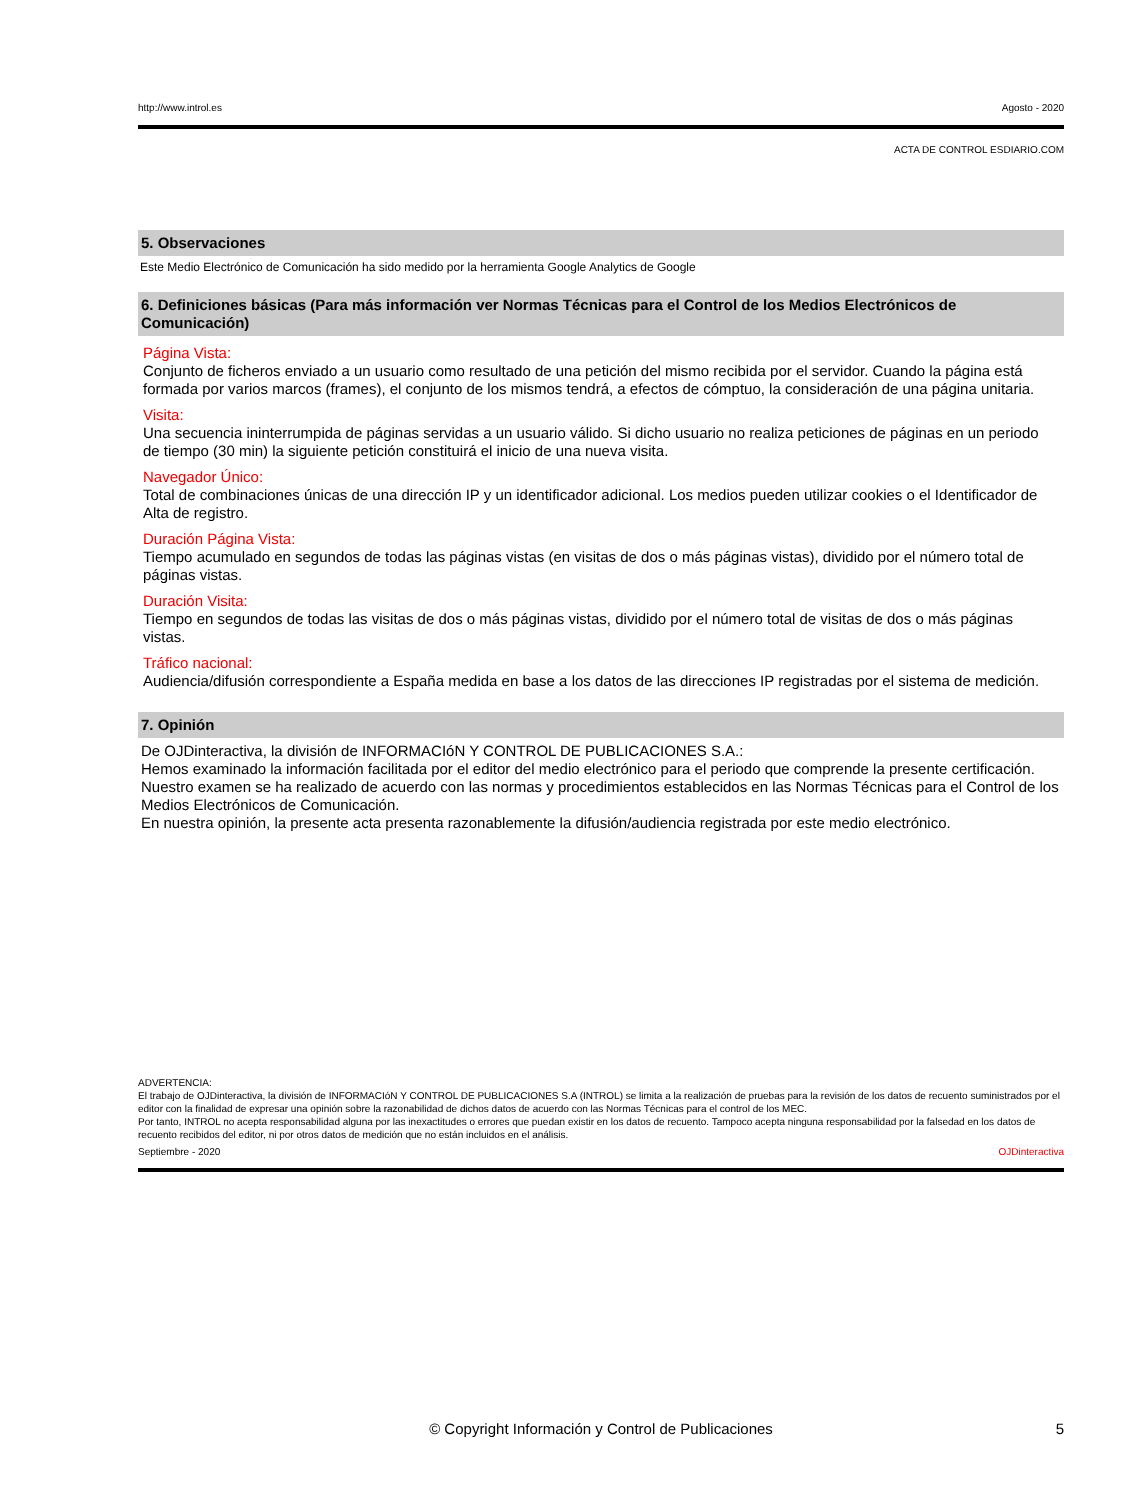http://www.introl.es Agosto - 2020
ACTA DE CONTROL ESDIARIO.COM
5. Observaciones
Este Medio Electrónico de Comunicación ha sido medido por la herramienta Google Analytics de Google
6. Definiciones básicas (Para más información ver Normas Técnicas para el Control de los Medios Electrónicos de Comunicación)
Página Vista:
Conjunto de ficheros enviado a un usuario como resultado de una petición del mismo recibida por el servidor. Cuando la página está formada por varios marcos (frames), el conjunto de los mismos tendrá, a efectos de cómptuo, la consideración de una página unitaria.
Visita:
Una secuencia ininterrumpida de páginas servidas a un usuario válido. Si dicho usuario no realiza peticiones de páginas en un periodo de tiempo (30 min) la siguiente petición constituirá el inicio de una nueva visita.
Navegador Único:
Total de combinaciones únicas de una dirección IP y un identificador adicional. Los medios pueden utilizar cookies o el Identificador de Alta de registro.
Duración Página Vista:
Tiempo acumulado en segundos de todas las páginas vistas (en visitas de dos o más páginas vistas), dividido por el número total de páginas vistas.
Duración Visita:
Tiempo en segundos de todas las visitas de dos o más páginas vistas, dividido por el número total de visitas de dos o más páginas vistas.
Tráfico nacional:
Audiencia/difusión correspondiente a España medida en base a los datos de las direcciones IP registradas por el sistema de medición.
7. Opinión
De OJDinteractiva, la división de INFORMACIóN Y CONTROL DE PUBLICACIONES S.A.:
Hemos examinado la información facilitada por el editor del medio electrónico para el periodo que comprende la presente certificación. Nuestro examen se ha realizado de acuerdo con las normas y procedimientos establecidos en las Normas Técnicas para el Control de los Medios Electrónicos de Comunicación.
En nuestra opinión, la presente acta presenta razonablemente la difusión/audiencia registrada por este medio electrónico.
ADVERTENCIA:
El trabajo de OJDinteractiva, la división de INFORMACIóN Y CONTROL DE PUBLICACIONES S.A (INTROL) se limita a la realización de pruebas para la revisión de los datos de recuento suministrados por el editor con la finalidad de expresar una opinión sobre la razonabilidad de dichos datos de acuerdo con las Normas Técnicas para el control de los MEC.
Por tanto, INTROL no acepta responsabilidad alguna por las inexactitudes o errores que puedan existir en los datos de recuento. Tampoco acepta ninguna responsabilidad por la falsedad en los datos de recuento recibidos del editor, ni por otros datos de medición que no están incluidos en el análisis.
Septiembre - 2020 OJDinteractiva
© Copyright Información y Control de Publicaciones 5